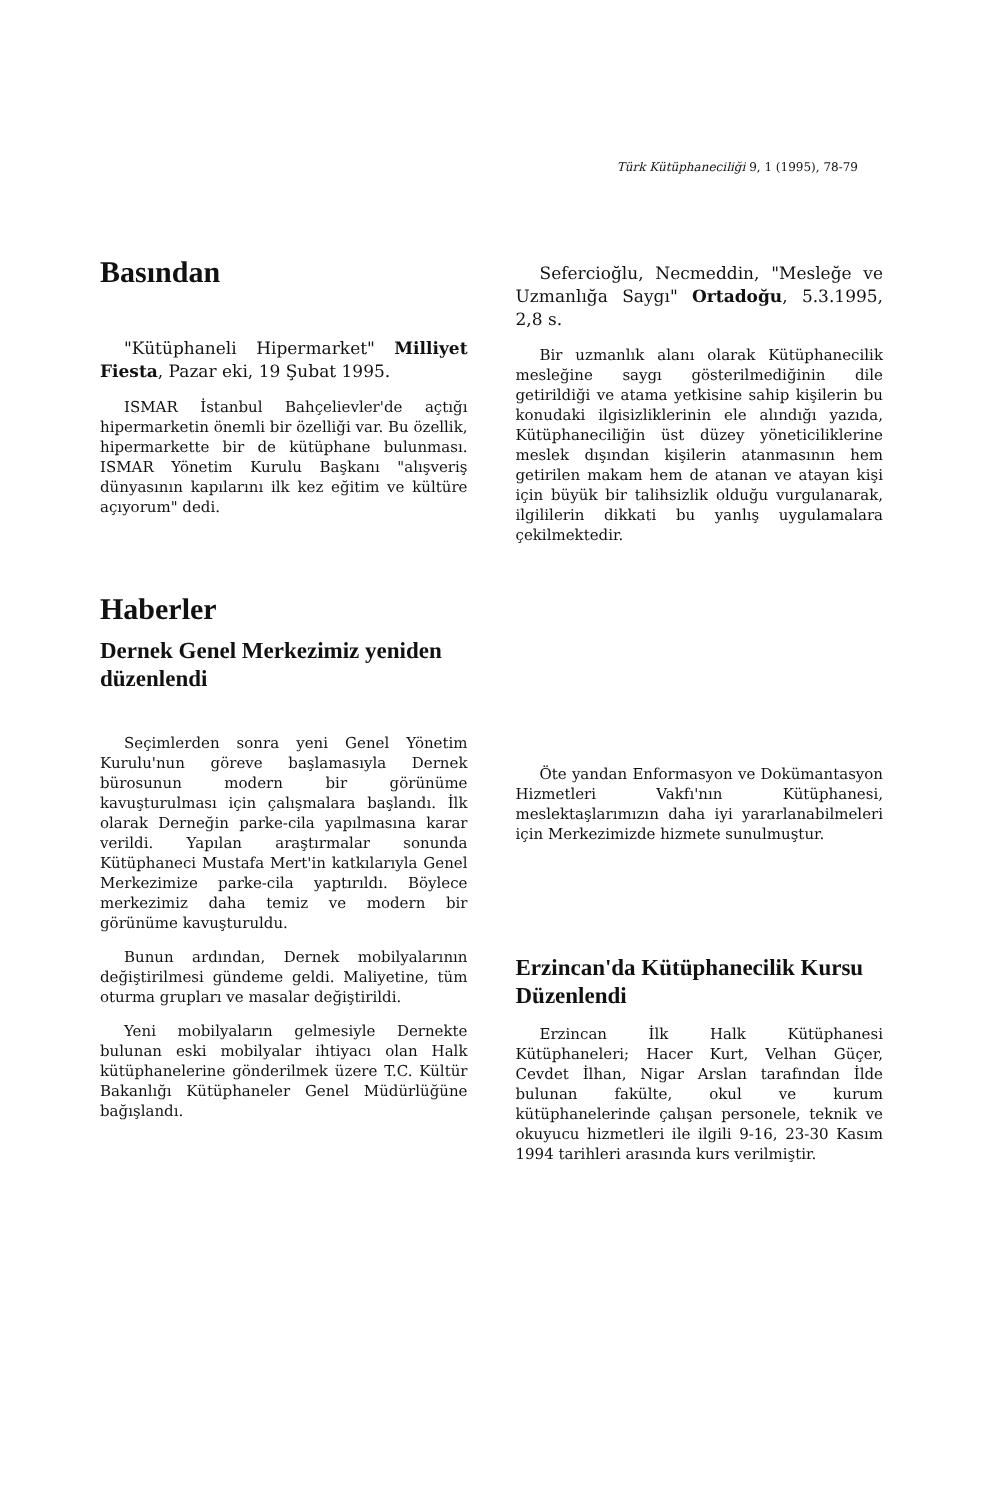Türk Kütüphaneciliği 9, 1 (1995), 78-79
Basından
"Kütüphaneli Hipermarket" Milliyet Fiesta, Pazar eki, 19 Şubat 1995.
ISMAR İstanbul Bahçelievler'de açtığı hipermarketin önemli bir özelliği var. Bu özellik, hipermarkette bir de kütüphane bulunması. ISMAR Yönetim Kurulu Başkanı "alışveriş dünyasının kapılarını ilk kez eğitim ve kültüre açıyorum" dedi.
Sefercioğlu, Necmeddin, "Mesleğe ve Uzmanlığa Saygı" Ortadoğu, 5.3.1995, 2,8 s.
Bir uzmanlık alanı olarak Kütüphanecilik mesleğine saygı gösterilmediğinin dile getirildiği ve atama yetkisine sahip kişilerin bu konudaki ilgisizliklerinin ele alındığı yazıda, Kütüphaneciliğin üst düzey yöneticiliklerine meslek dışından kişilerin atanmasının hem getirilen makam hem de atanan ve atayan kişi için büyük bir talihsizlik olduğu vurgulanarak, ilgililerin dikkati bu yanlış uygulamalara çekilmektedir.
Haberler
Dernek Genel Merkezimiz yeniden düzenlendi
Seçimlerden sonra yeni Genel Yönetim Kurulu'nun göreve başlamasıyla Dernek bürosunun modern bir görünüme kavuşturulması için çalışmalara başlandı. İlk olarak Derneğin parke-cila yapılmasına karar verildi. Yapılan araştırmalar sonunda Kütüphaneci Mustafa Mert'in katkılarıyla Genel Merkezimize parke-cila yaptırıldı. Böylece merkezimiz daha temiz ve modern bir görünüme kavuşturuldu.
Bunun ardından, Dernek mobilyalarının değiştirilmesi gündeme geldi. Maliyetine, tüm oturma grupları ve masalar değiştirildi.
Yeni mobilyaların gelmesiyle Dernekte bulunan eski mobilyalar ihtiyacı olan Halk kütüphanelerine gönderilmek üzere T.C. Kültür Bakanlığı Kütüphaneler Genel Müdürlüğüne bağışlandı.
Öte yandan Enformasyon ve Dokümantasyon Hizmetleri Vakfı'nın Kütüphanesi, meslektaşlarımızın daha iyi yararlanabilmeleri için Merkezimizde hizmete sunulmuştur.
Erzincan'da Kütüphanecilik Kursu Düzenlendi
Erzincan İlk Halk Kütüphanesi Kütüphaneleri; Hacer Kurt, Velhan Güçer, Cevdet İlhan, Nigar Arslan tarafından İlde bulunan fakülte, okul ve kurum kütüphanelerinde çalışan personele, teknik ve okuyucu hizmetleri ile ilgili 9-16, 23-30 Kasım 1994 tarihleri arasında kurs verilmiştir.